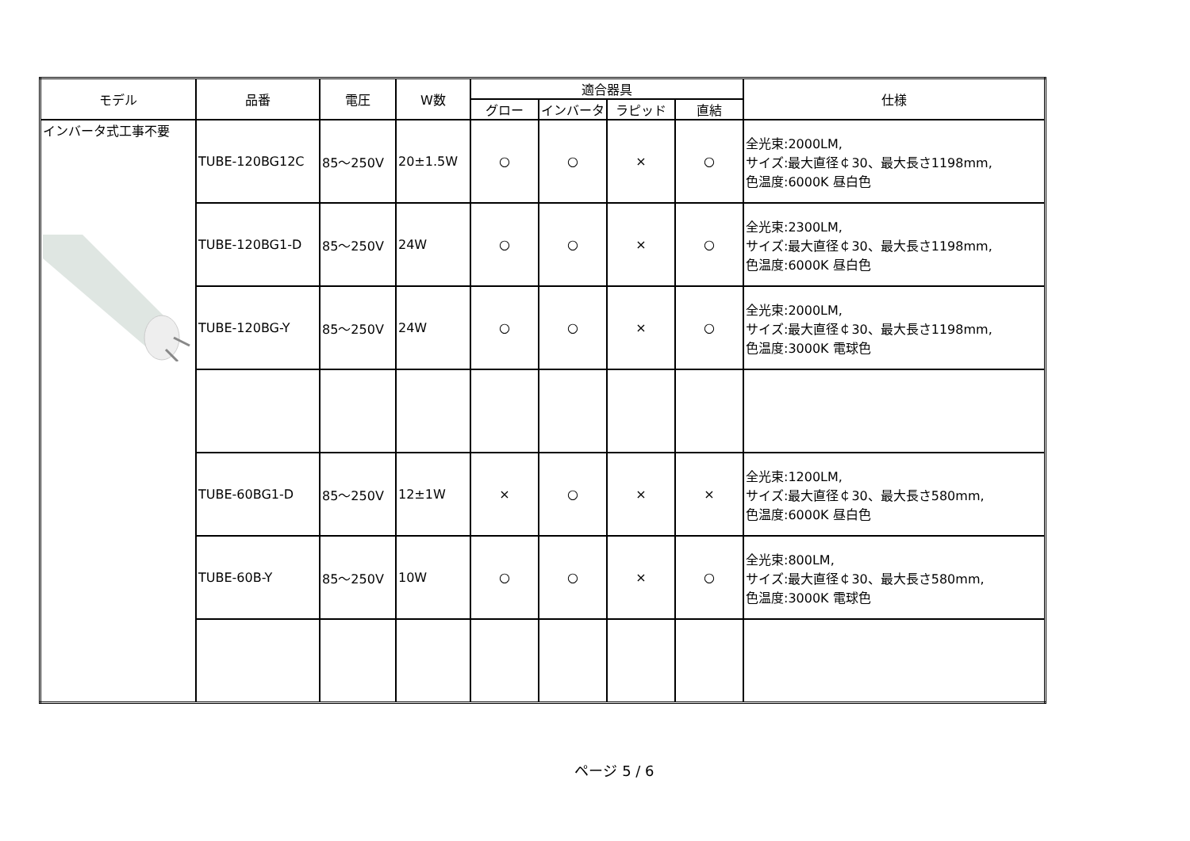| モデル | 品番 | 電圧 | W数 | 適合器具 | | | | 仕様 |
| --- | --- | --- | --- | --- | --- | --- | --- | --- |
| | | | | グロー | インバータ | ラピッド | 直結 | |
| インバータ式工事不要 | TUBE-120BG12C | 85～250V | 20±1.5W | ○ | ○ | × | ○ | 全光束:2000LM, サイズ:最大直径￠30、最大長さ1198mm, 色温度:6000K 昼白色 |
| | TUBE-120BG1-D | 85～250V | 24W | ○ | ○ | × | ○ | 全光束:2300LM, サイズ:最大直径￠30、最大長さ1198mm, 色温度:6000K 昼白色 |
| | TUBE-120BG-Y | 85～250V | 24W | ○ | ○ | × | ○ | 全光束:2000LM, サイズ:最大直径￠30、最大長さ1198mm, 色温度:3000K 電球色 |
| | TUBE-60BG1-D | 85～250V | 12±1W | × | ○ | × | × | 全光束:1200LM, サイズ:最大直径￠30、最大長さ580mm, 色温度:6000K 昼白色 |
| | TUBE-60B-Y | 85～250V | 10W | ○ | ○ | × | ○ | 全光束:800LM, サイズ:最大直径￠30、最大長さ580mm, 色温度:3000K 電球色 |
ページ 5 / 6